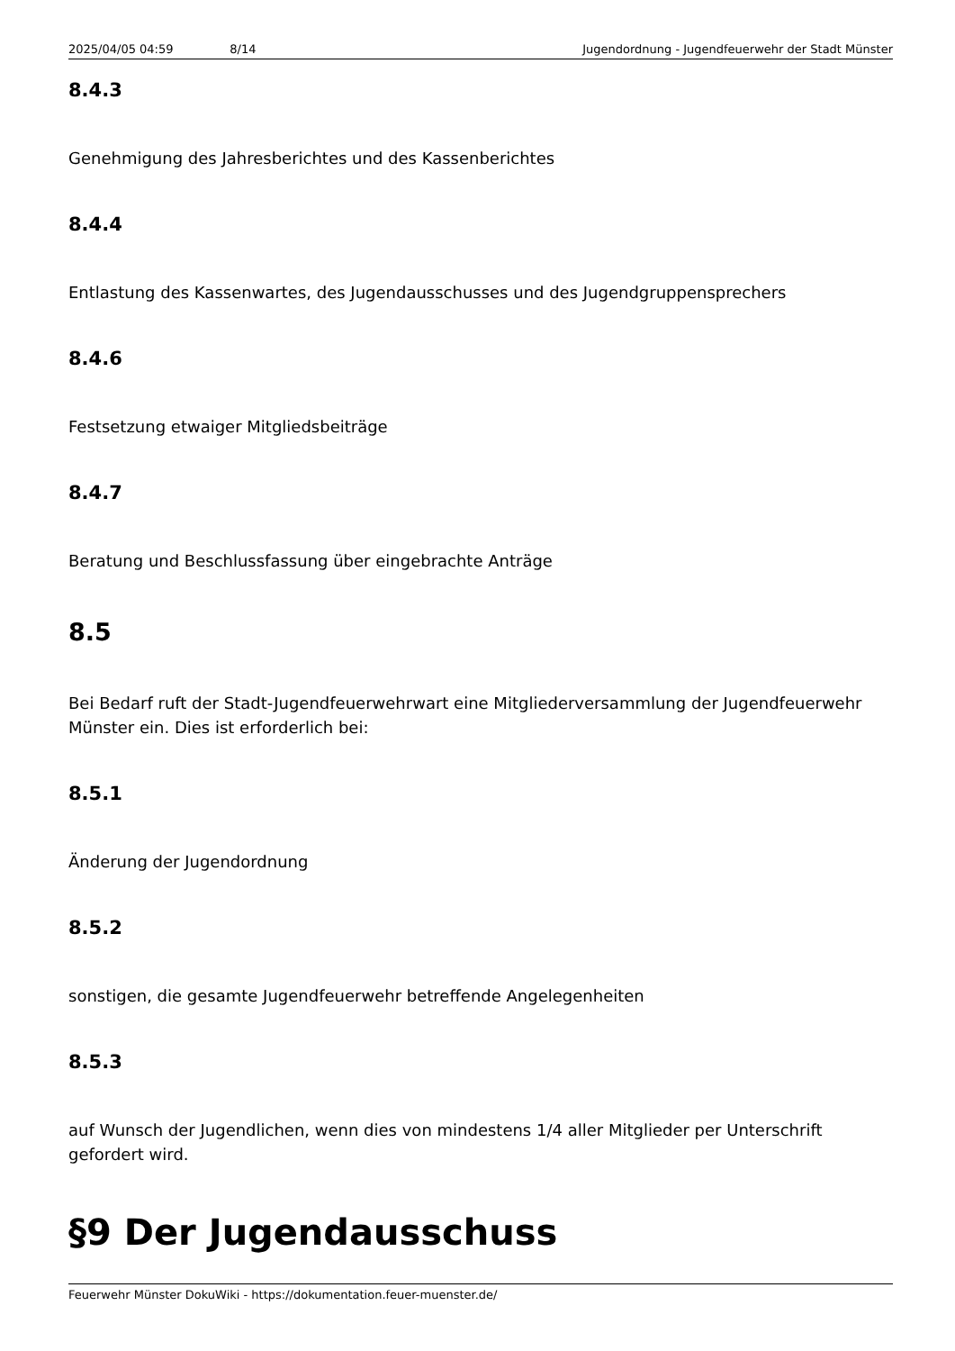2025/04/05 04:59 8/14 Jugendordnung - Jugendfeuerwehr der Stadt Münster
8.4.3
Genehmigung des Jahresberichtes und des Kassenberichtes
8.4.4
Entlastung des Kassenwartes, des Jugendausschusses und des Jugendgruppensprechers
8.4.6
Festsetzung etwaiger Mitgliedsbeiträge
8.4.7
Beratung und Beschlussfassung über eingebrachte Anträge
8.5
Bei Bedarf ruft der Stadt-Jugendfeuerwehrwart eine Mitgliederversammlung der Jugendfeuerwehr Münster ein. Dies ist erforderlich bei:
8.5.1
Änderung der Jugendordnung
8.5.2
sonstigen, die gesamte Jugendfeuerwehr betreffende Angelegenheiten
8.5.3
auf Wunsch der Jugendlichen, wenn dies von mindestens 1/4 aller Mitglieder per Unterschrift gefordert wird.
§9 Der Jugendausschuss
Feuerwehr Münster DokuWiki - https://dokumentation.feuer-muenster.de/